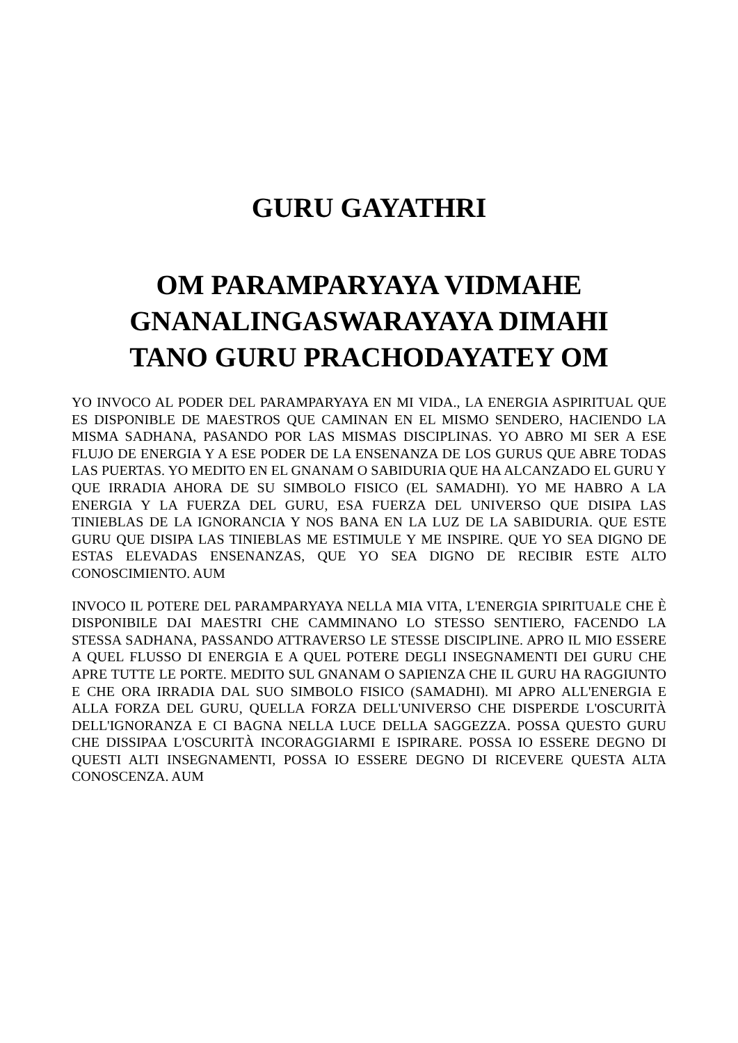GURU GAYATHRI
OM PARAMPARYAYA VIDMAHE
GNANALINGASWARAYAYA DIMAHI
TANO GURU PRACHODAYATEY OM
YO INVOCO AL PODER DEL PARAMPARYAYA EN MI VIDA., LA ENERGIA ASPIRITUAL QUE ES DISPONIBLE DE MAESTROS QUE CAMINAN EN EL MISMO SENDERO, HACIENDO LA MISMA SADHANA, PASANDO POR LAS MISMAS DISCIPLINAS. YO ABRO MI SER A ESE FLUJO DE ENERGIA Y A ESE PODER DE LA ENSENANZA DE LOS GURUS QUE ABRE TODAS LAS PUERTAS. YO MEDITO EN EL GNANAM O SABIDURIA QUE HA ALCANZADO EL GURU Y QUE IRRADIA AHORA DE SU SIMBOLO FISICO (EL SAMADHI). YO ME HABRO A LA ENERGIA Y LA FUERZA DEL GURU, ESA FUERZA DEL UNIVERSO QUE DISIPA LAS TINIEBLAS DE LA IGNORANCIA Y NOS BANA EN LA LUZ DE LA SABIDURIA. QUE ESTE GURU QUE DISIPA LAS TINIEBLAS ME ESTIMULE Y ME INSPIRE. QUE YO SEA DIGNO DE ESTAS ELEVADAS ENSENANZAS, QUE YO SEA DIGNO DE RECIBIR ESTE ALTO CONOSCIMIENTO. AUM
INVOCO IL POTERE DEL PARAMPARYAYA NELLA MIA VITA, L'ENERGIA SPIRITUALE CHE È DISPONIBILE DAI MAESTRI CHE CAMMINANO LO STESSO SENTIERO, FACENDO LA STESSA SADHANA, PASSANDO ATTRAVERSO LE STESSE DISCIPLINE. APRO IL MIO ESSERE A QUEL FLUSSO DI ENERGIA E A QUEL POTERE DEGLI INSEGNAMENTI DEI GURU CHE APRE TUTTE LE PORTE. MEDITO SUL GNANAM O SAPIENZA CHE IL GURU HA RAGGIUNTO E CHE ORA IRRADIA DAL SUO SIMBOLO FISICO (SAMADHI). MI APRO ALL'ENERGIA E ALLA FORZA DEL GURU, QUELLA FORZA DELL'UNIVERSO CHE DISPERDE L'OSCURITÀ DELL'IGNORANZA E CI BAGNA NELLA LUCE DELLA SAGGEZZA. POSSA QUESTO GURU CHE DISSIPAA L'OSCURITÀ INCORAGGIARMI E ISPIRARE. POSSA IO ESSERE DEGNO DI QUESTI ALTI INSEGNAMENTI, POSSA IO ESSERE DEGNO DI RICEVERE QUESTA ALTA CONOSCENZA. AUM